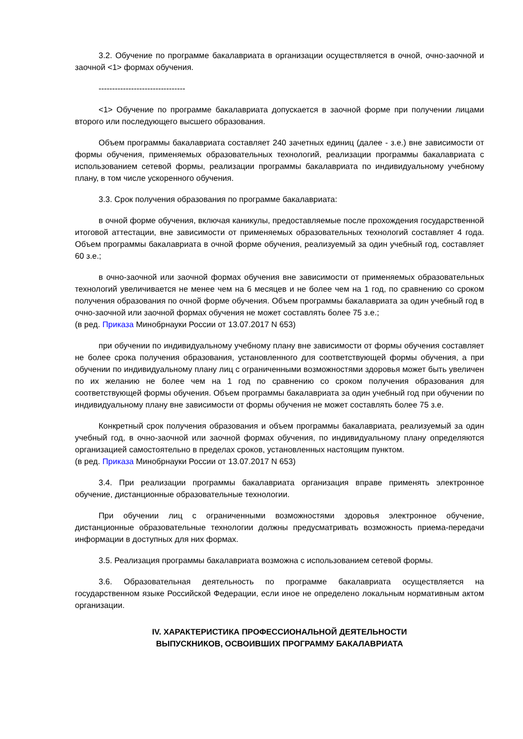3.2. Обучение по программе бакалавриата в организации осуществляется в очной, очно-заочной и заочной <1> формах обучения.
--------------------------------
<1> Обучение по программе бакалавриата допускается в заочной форме при получении лицами второго или последующего высшего образования.
Объем программы бакалавриата составляет 240 зачетных единиц (далее - з.е.) вне зависимости от формы обучения, применяемых образовательных технологий, реализации программы бакалавриата с использованием сетевой формы, реализации программы бакалавриата по индивидуальному учебному плану, в том числе ускоренного обучения.
3.3. Срок получения образования по программе бакалавриата:
в очной форме обучения, включая каникулы, предоставляемые после прохождения государственной итоговой аттестации, вне зависимости от применяемых образовательных технологий составляет 4 года. Объем программы бакалавриата в очной форме обучения, реализуемый за один учебный год, составляет 60 з.е.;
в очно-заочной или заочной формах обучения вне зависимости от применяемых образовательных технологий увеличивается не менее чем на 6 месяцев и не более чем на 1 год, по сравнению со сроком получения образования по очной форме обучения. Объем программы бакалавриата за один учебный год в очно-заочной или заочной формах обучения не может составлять более 75 з.е.;
(в ред. Приказа Минобрнауки России от 13.07.2017 N 653)
при обучении по индивидуальному учебному плану вне зависимости от формы обучения составляет не более срока получения образования, установленного для соответствующей формы обучения, а при обучении по индивидуальному плану лиц с ограниченными возможностями здоровья может быть увеличен по их желанию не более чем на 1 год по сравнению со сроком получения образования для соответствующей формы обучения. Объем программы бакалавриата за один учебный год при обучении по индивидуальному плану вне зависимости от формы обучения не может составлять более 75 з.е.
Конкретный срок получения образования и объем программы бакалавриата, реализуемый за один учебный год, в очно-заочной или заочной формах обучения, по индивидуальному плану определяются организацией самостоятельно в пределах сроков, установленных настоящим пунктом.
(в ред. Приказа Минобрнауки России от 13.07.2017 N 653)
3.4. При реализации программы бакалавриата организация вправе применять электронное обучение, дистанционные образовательные технологии.
При обучении лиц с ограниченными возможностями здоровья электронное обучение, дистанционные образовательные технологии должны предусматривать возможность приема-передачи информации в доступных для них формах.
3.5. Реализация программы бакалавриата возможна с использованием сетевой формы.
3.6. Образовательная деятельность по программе бакалавриата осуществляется на государственном языке Российской Федерации, если иное не определено локальным нормативным актом организации.
IV. ХАРАКТЕРИСТИКА ПРОФЕССИОНАЛЬНОЙ ДЕЯТЕЛЬНОСТИ
ВЫПУСКНИКОВ, ОСВОИВШИХ ПРОГРАММУ БАКАЛАВРИАТА